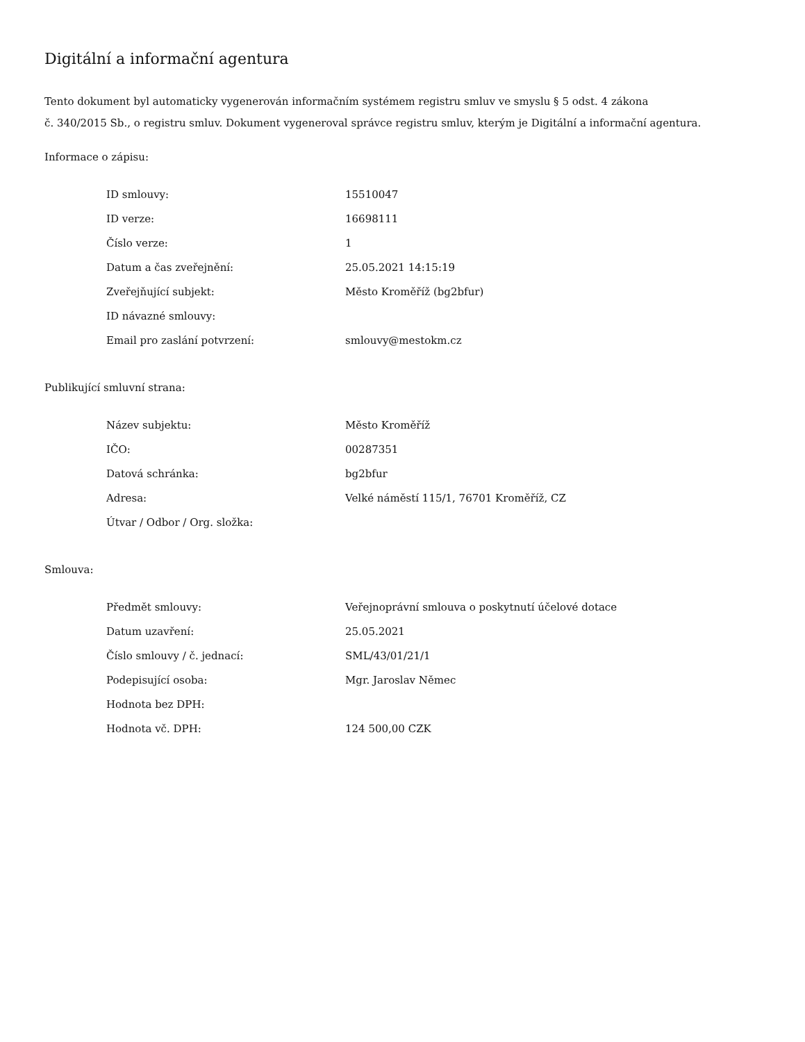Digitální a informační agentura
Tento dokument byl automaticky vygenerován informačním systémem registru smluv ve smyslu § 5 odst. 4 zákona
č. 340/2015 Sb., o registru smluv. Dokument vygeneroval správce registru smluv, kterým je Digitální a informační agentura.
Informace o zápisu:
| ID smlouvy: | 15510047 |
| ID verze: | 16698111 |
| Číslo verze: | 1 |
| Datum a čas zveřejnění: | 25.05.2021 14:15:19 |
| Zveřejňující subjekt: | Město Kroměříž (bg2bfur) |
| ID návazné smlouvy: | |
| Email pro zaslání potvrzení: | smlouvy@mestokm.cz |
Publikující smluvní strana:
| Název subjektu: | Město Kroměříž |
| IČO: | 00287351 |
| Datová schránka: | bg2bfur |
| Adresa: | Velké náměstí 115/1, 76701 Kroměříž, CZ |
| Útvar / Odbor / Org. složka: | |
Smlouva:
| Předmět smlouvy: | Veřejnoprávní smlouva o poskytnutí účelové dotace |
| Datum uzavření: | 25.05.2021 |
| Číslo smlouvy / č. jednací: | SML/43/01/21/1 |
| Podepisující osoba: | Mgr. Jaroslav Němec |
| Hodnota bez DPH: | |
| Hodnota vč. DPH: | 124 500,00 CZK |